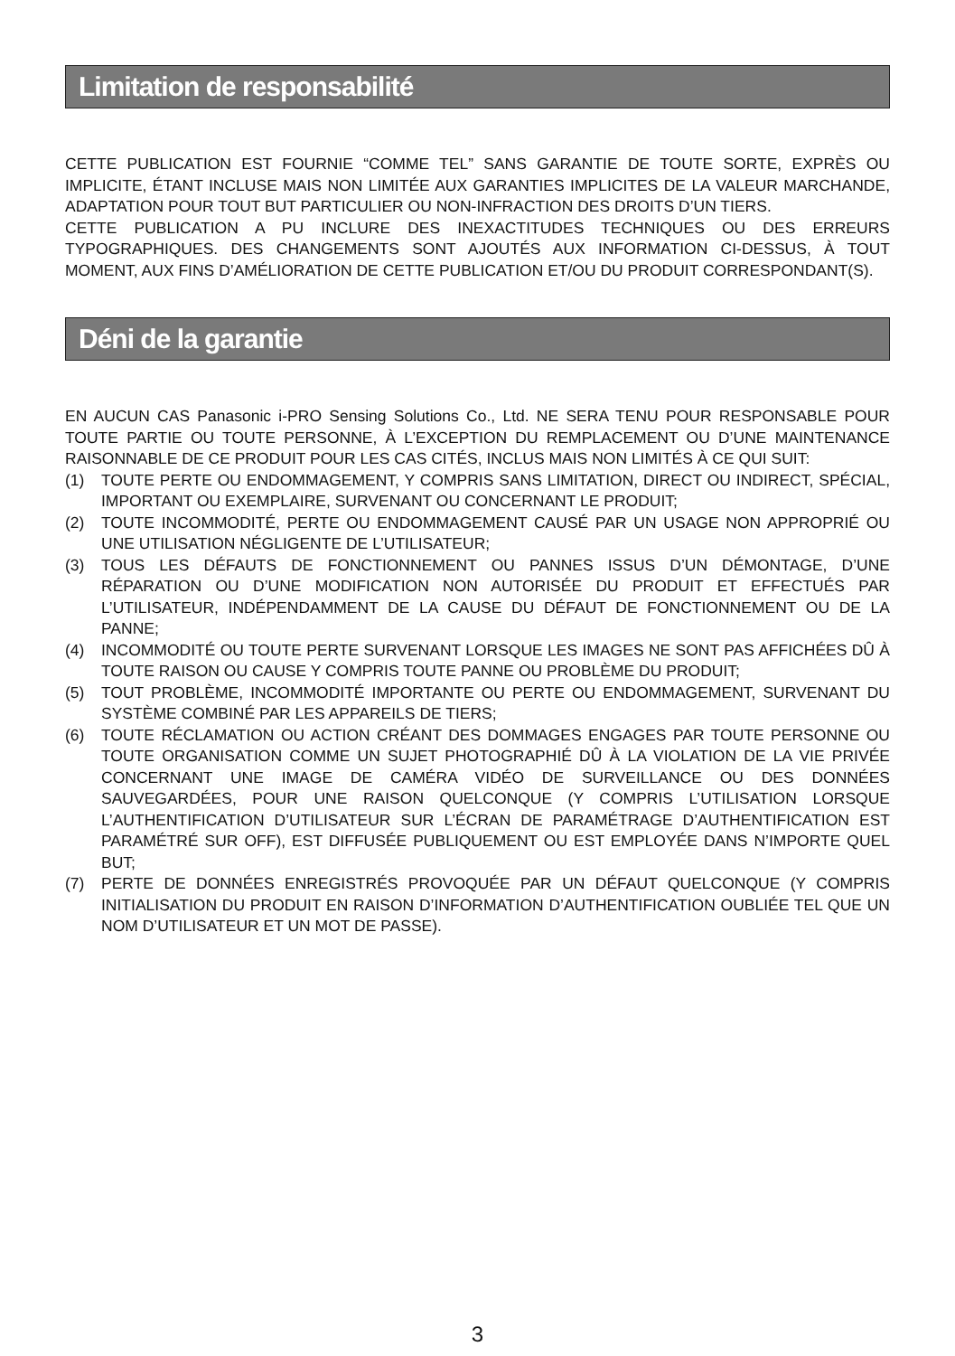Limitation de responsabilité
CETTE PUBLICATION EST FOURNIE “COMME TEL” SANS GARANTIE DE TOUTE SORTE, EXPRÈS OU IMPLICITE, ÉTANT INCLUSE MAIS NON LIMITÉE AUX GARANTIES IMPLICITES DE LA VALEUR MARCHANDE, ADAPTATION POUR TOUT BUT PARTICULIER OU NON-INFRACTION DES DROITS D’UN TIERS.
CETTE PUBLICATION A PU INCLURE DES INEXACTITUDES TECHNIQUES OU DES ERREURS TYPOGRAPHIQUES. DES CHANGEMENTS SONT AJOUTÉS AUX INFORMATION CI-DESSUS, À TOUT MOMENT, AUX FINS D’AMÉLIORATION DE CETTE PUBLICATION ET/OU DU PRODUIT CORRESPONDANT(S).
Déni de la garantie
EN AUCUN CAS Panasonic i-PRO Sensing Solutions Co., Ltd. NE SERA TENU POUR RESPONSABLE POUR TOUTE PARTIE OU TOUTE PERSONNE, À L’EXCEPTION DU REMPLACEMENT OU D’UNE MAINTENANCE RAISONNABLE DE CE PRODUIT POUR LES CAS CITÉS, INCLUS MAIS NON LIMITÉS À CE QUI SUIT:
(1) TOUTE PERTE OU ENDOMMAGEMENT, Y COMPRIS SANS LIMITATION, DIRECT OU INDIRECT, SPÉCIAL, IMPORTANT OU EXEMPLAIRE, SURVENANT OU CONCERNANT LE PRODUIT;
(2) TOUTE INCOMMODITÉ, PERTE OU ENDOMMAGEMENT CAUSÉ PAR UN USAGE NON APPROPRIÉ OU UNE UTILISATION NÉGLIGENTE DE L’UTILISATEUR;
(3) TOUS LES DÉFAUTS DE FONCTIONNEMENT OU PANNES ISSUS D’UN DÉMONTAGE, D’UNE RÉPARATION OU D’UNE MODIFICATION NON AUTORISÉE DU PRODUIT ET EFFECTUÉS PAR L’UTILISATEUR, INDÉPENDAMMENT DE LA CAUSE DU DÉFAUT DE FONCTIONNEMENT OU DE LA PANNE;
(4) INCOMMODITÉ OU TOUTE PERTE SURVENANT LORSQUE LES IMAGES NE SONT PAS AFFICHÉES DÛ À TOUTE RAISON OU CAUSE Y COMPRIS TOUTE PANNE OU PROBLÈME DU PRODUIT;
(5) TOUT PROBLÈME, INCOMMODITÉ IMPORTANTE OU PERTE OU ENDOMMAGEMENT, SURVENANT DU SYSTÈME COMBINÉ PAR LES APPAREILS DE TIERS;
(6) TOUTE RÉCLAMATION OU ACTION CRÉANT DES DOMMAGES ENGAGES PAR TOUTE PERSONNE OU TOUTE ORGANISATION COMME UN SUJET PHOTOGRAPHIÉ DÛ À LA VIOLATION DE LA VIE PRIVÉE CONCERNANT UNE IMAGE DE CAMÉRA VIDÉO DE SURVEILLANCE OU DES DONNÉES SAUVEGARDÉES, POUR UNE RAISON QUELCONQUE (Y COMPRIS L’UTILISATION LORSQUE L’AUTHENTIFICATION D’UTILISATEUR SUR L’ÉCRAN DE PARAMÉTRAGE D’AUTHENTIFICATION EST PARAMÉTRÉ SUR OFF), EST DIFFUSÉE PUBLIQUEMENT OU EST EMPLOYÉE DANS N’IMPORTE QUEL BUT;
(7) PERTE DE DONNÉES ENREGISTRÉS PROVOQUÉE PAR UN DÉFAUT QUELCONQUE (Y COMPRIS INITIALISATION DU PRODUIT EN RAISON D’INFORMATION D’AUTHENTIFICATION OUBLIÉE TEL QUE UN NOM D’UTILISATEUR ET UN MOT DE PASSE).
3